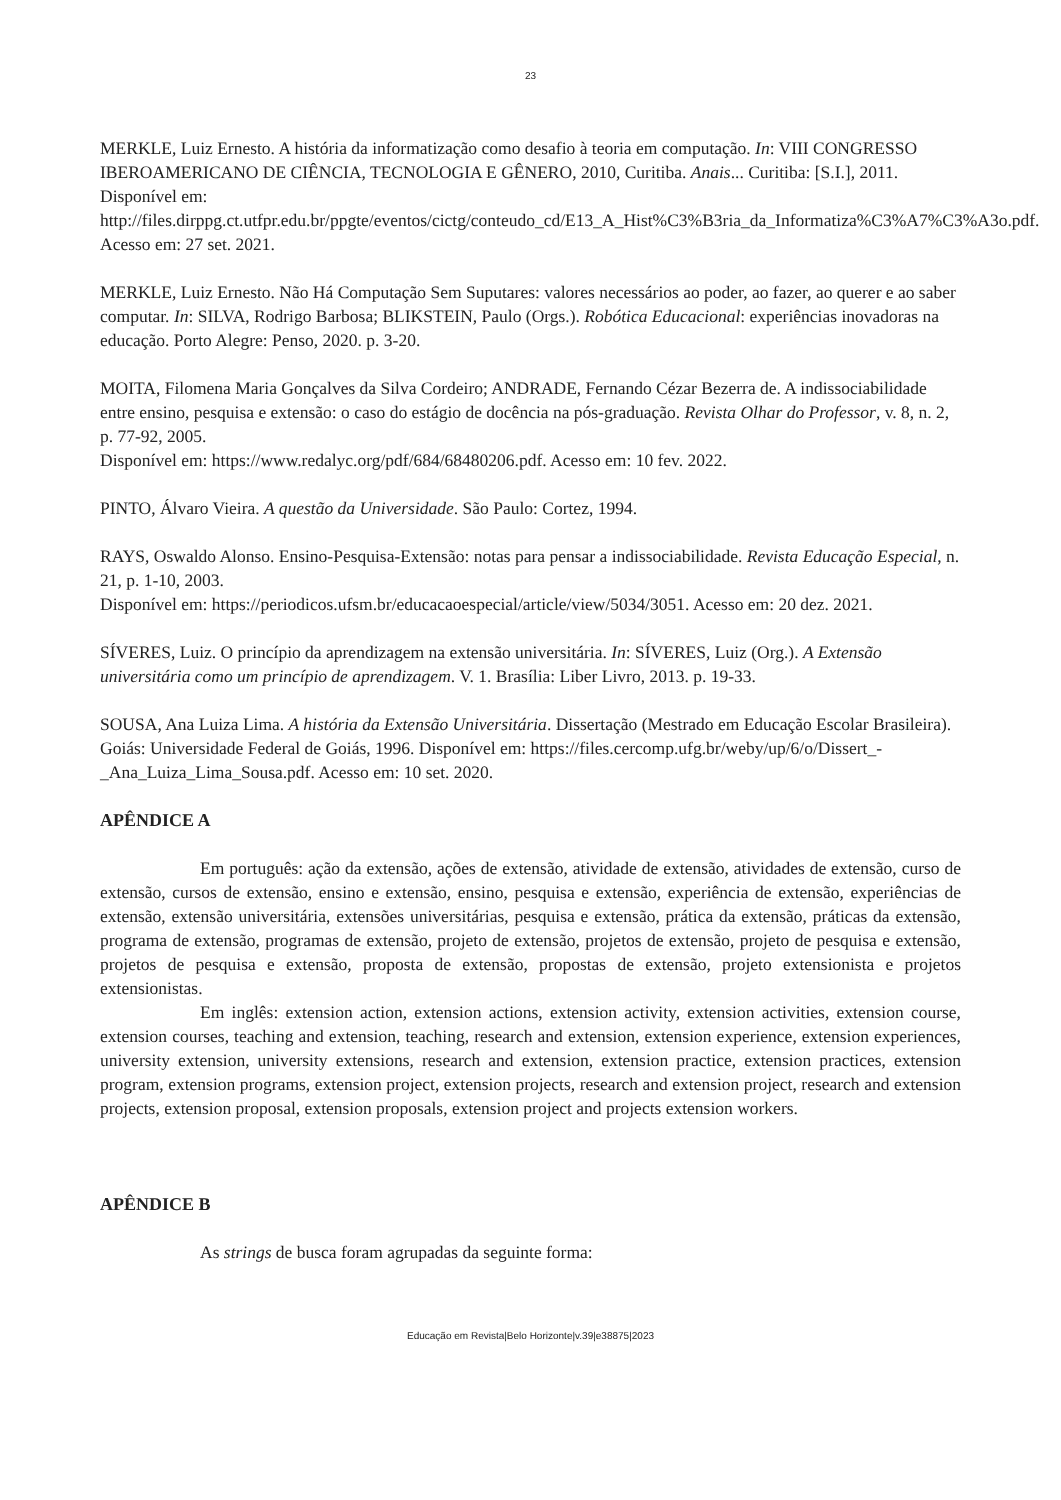23
MERKLE, Luiz Ernesto. A história da informatização como desafio à teoria em computação. In: VIII CONGRESSO IBEROAMERICANO DE CIÊNCIA, TECNOLOGIA E GÊNERO, 2010, Curitiba. Anais... Curitiba: [S.I.], 2011.
Disponível em:
http://files.dirppg.ct.utfpr.edu.br/ppgte/eventos/cictg/conteudo_cd/E13_A_Hist%C3%B3ria_da_Informatiza%C3%A7%C3%A3o.pdf. Acesso em: 27 set. 2021.
MERKLE, Luiz Ernesto. Não Há Computação Sem Suputares: valores necessários ao poder, ao fazer, ao querer e ao saber computar. In: SILVA, Rodrigo Barbosa; BLIKSTEIN, Paulo (Orgs.). Robótica Educacional: experiências inovadoras na educação. Porto Alegre: Penso, 2020. p. 3-20.
MOITA, Filomena Maria Gonçalves da Silva Cordeiro; ANDRADE, Fernando Cézar Bezerra de. A indissociabilidade entre ensino, pesquisa e extensão: o caso do estágio de docência na pós-graduação. Revista Olhar do Professor, v. 8, n. 2, p. 77-92, 2005.
Disponível em: https://www.redalyc.org/pdf/684/68480206.pdf. Acesso em: 10 fev. 2022.
PINTO, Álvaro Vieira. A questão da Universidade. São Paulo: Cortez, 1994.
RAYS, Oswaldo Alonso. Ensino-Pesquisa-Extensão: notas para pensar a indissociabilidade. Revista Educação Especial, n. 21, p. 1-10, 2003.
Disponível em: https://periodicos.ufsm.br/educacaoespecial/article/view/5034/3051. Acesso em: 20 dez. 2021.
SÍVERES, Luiz. O princípio da aprendizagem na extensão universitária. In: SÍVERES, Luiz (Org.). A Extensão universitária como um princípio de aprendizagem. V. 1. Brasília: Liber Livro, 2013. p. 19-33.
SOUSA, Ana Luiza Lima. A história da Extensão Universitária. Dissertação (Mestrado em Educação Escolar Brasileira). Goiás: Universidade Federal de Goiás, 1996. Disponível em: https://files.cercomp.ufg.br/weby/up/6/o/Dissert_-_Ana_Luiza_Lima_Sousa.pdf. Acesso em: 10 set. 2020.
APÊNDICE A
Em português: ação da extensão, ações de extensão, atividade de extensão, atividades de extensão, curso de extensão, cursos de extensão, ensino e extensão, ensino, pesquisa e extensão, experiência de extensão, experiências de extensão, extensão universitária, extensões universitárias, pesquisa e extensão, prática da extensão, práticas da extensão, programa de extensão, programas de extensão, projeto de extensão, projetos de extensão, projeto de pesquisa e extensão, projetos de pesquisa e extensão, proposta de extensão, propostas de extensão, projeto extensionista e projetos extensionistas.
Em inglês: extension action, extension actions, extension activity, extension activities, extension course, extension courses, teaching and extension, teaching, research and extension, extension experience, extension experiences, university extension, university extensions, research and extension, extension practice, extension practices, extension program, extension programs, extension project, extension projects, research and extension project, research and extension projects, extension proposal, extension proposals, extension project and projects extension workers.
APÊNDICE B
As strings de busca foram agrupadas da seguinte forma:
Educação em Revista|Belo Horizonte|v.39|e38875|2023